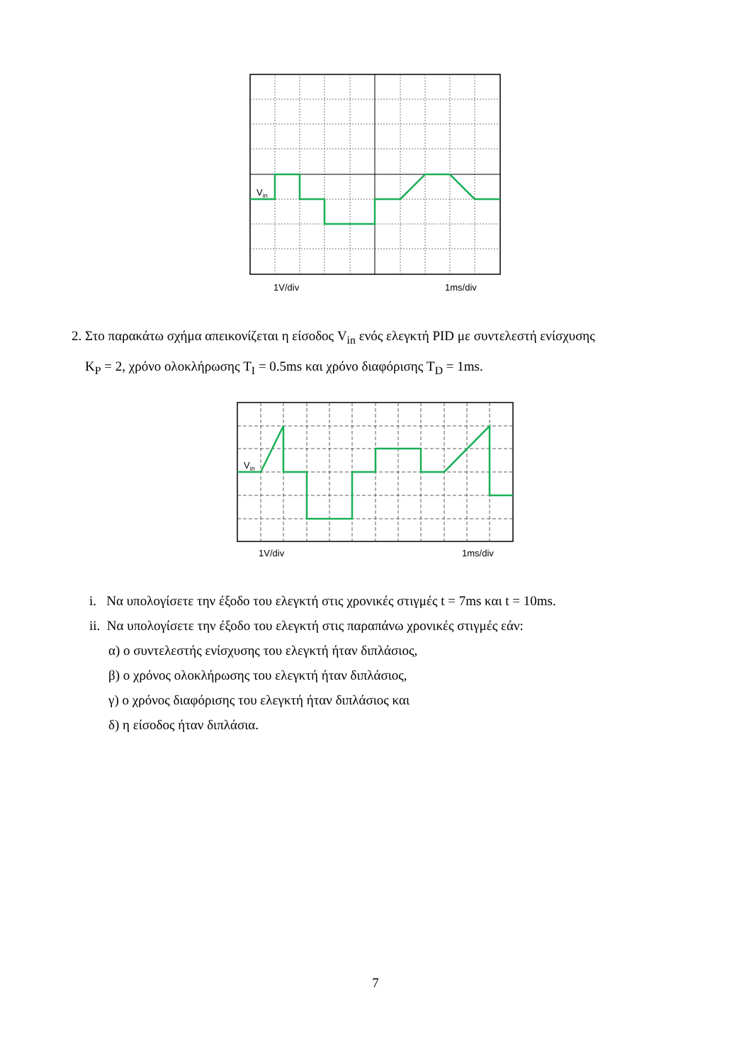Vin
1V/div
1ms/div
2. Στο παρακάτω σχήμα απεικονίζεται η είσοδος V<sub>in</sub> ενός ελεγκτή PID με συντελεστή ενίσχυσης
K<sub>P</sub> = 2, χρόνο ολοκλήρωσης T<sub>I</sub> = 0.5ms και χρόνο διαφόρισης T<sub>D</sub> = 1ms.
Vin
1V/div
1ms/div
i. Να υπολογίσετε την έξοδο του ελεγκτή στις χρονικές στιγμές t = 7ms και t = 10ms.
ii. Να υπολογίσετε την έξοδο του ελεγκτή στις παραπάνω χρονικές στιγμές εάν:
α) ο συντελεστής ενίσχυσης του ελεγκτή ήταν διπλάσιος,
β) ο χρόνος ολοκλήρωσης του ελεγκτή ήταν διπλάσιος,
γ) ο χρόνος διαφόρισης του ελεγκτή ήταν διπλάσιος και
δ) η είσοδος ήταν διπλάσια.
7